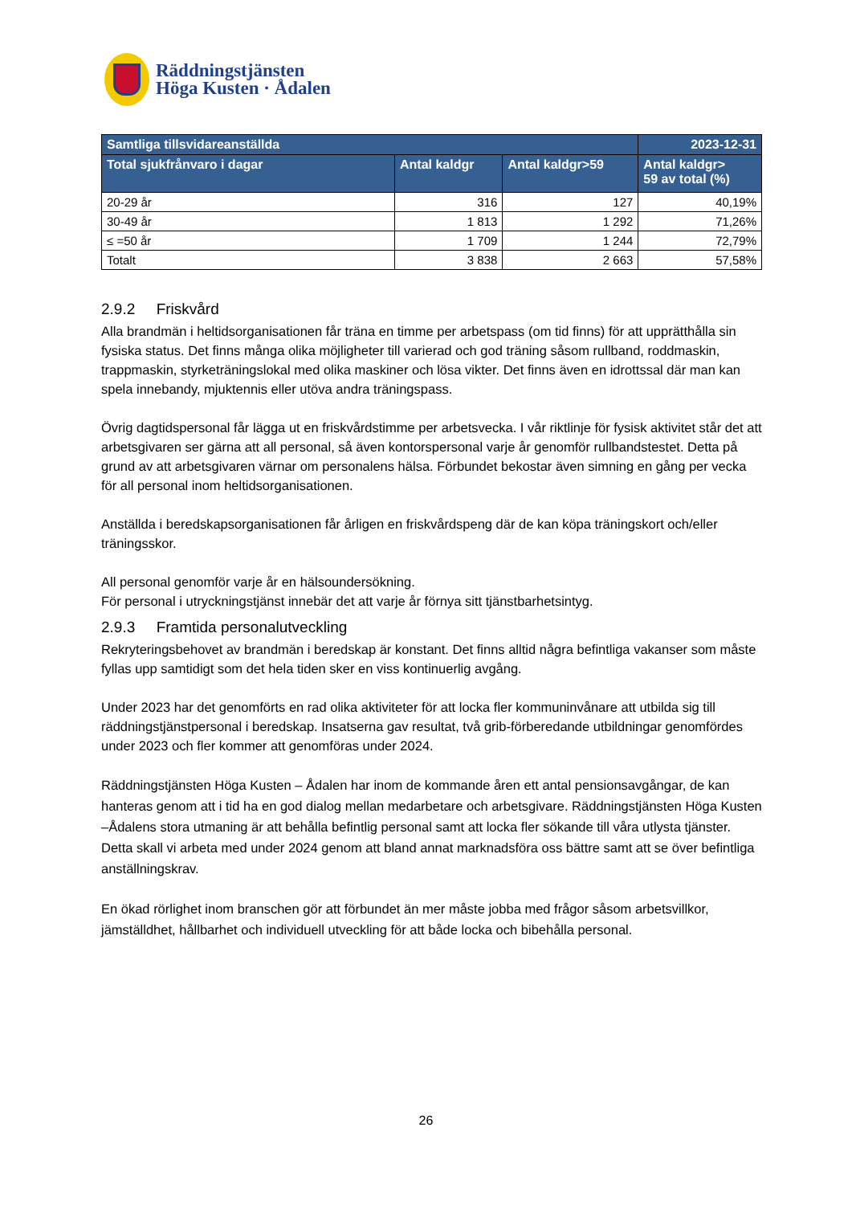Räddningstjänsten
Höga Kusten · Ådalen
| Samtliga tillsvidareanställda | | | 2023-12-31 |
| --- | --- | --- | --- |
| Total sjukfrånvaro i dagar | Antal kaldgr | Antal kaldgr>59 | Antal kaldgr> 59 av total (%) |
| 20-29 år | 316 | 127 | 40,19% |
| 30-49 år | 1 813 | 1 292 | 71,26% |
| ≤ =50 år | 1 709 | 1 244 | 72,79% |
| Totalt | 3 838 | 2 663 | 57,58% |
2.9.2 Friskvård
Alla brandmän i heltidsorganisationen får träna en timme per arbetspass (om tid finns) för att upprätthålla sin fysiska status. Det finns många olika möjligheter till varierad och god träning såsom rullband, roddmaskin, trappmaskin, styrketräningslokal med olika maskiner och lösa vikter. Det finns även en idrottssal där man kan spela innebandy, mjuktennis eller utöva andra träningspass.
Övrig dagtidspersonal får lägga ut en friskvårdstimme per arbetsvecka. I vår riktlinje för fysisk aktivitet står det att arbetsgivaren ser gärna att all personal, så även kontorspersonal varje år genomför rullbandstestet. Detta på grund av att arbetsgivaren värnar om personalens hälsa. Förbundet bekostar även simning en gång per vecka för all personal inom heltidsorganisationen.
Anställda i beredskapsorganisationen får årligen en friskvårdspeng där de kan köpa träningskort och/eller träningsskor.
All personal genomför varje år en hälsoundersökning.
För personal i utryckningstjänst innebär det att varje år förnya sitt tjänstbarhetsintyg.
2.9.3 Framtida personalutveckling
Rekryteringsbehovet av brandmän i beredskap är konstant. Det finns alltid några befintliga vakanser som måste fyllas upp samtidigt som det hela tiden sker en viss kontinuerlig avgång.
Under 2023 har det genomförts en rad olika aktiviteter för att locka fler kommuninvånare att utbilda sig till räddningstjänstpersonal i beredskap. Insatserna gav resultat, två grib-förberedande utbildningar genomfördes under 2023 och fler kommer att genomföras under 2024.
Räddningstjänsten Höga Kusten – Ådalen har inom de kommande åren ett antal pensionsavgångar, de kan hanteras genom att i tid ha en god dialog mellan medarbetare och arbetsgivare. Räddningstjänsten Höga Kusten –Ådalens stora utmaning är att behålla befintlig personal samt att locka fler sökande till våra utlysta tjänster. Detta skall vi arbeta med under 2024 genom att bland annat marknadsföra oss bättre samt att se över befintliga anställningskrav.
En ökad rörlighet inom branschen gör att förbundet än mer måste jobba med frågor såsom arbetsvillkor, jämställdhet, hållbarhet och individuell utveckling för att både locka och bibehålla personal.
26